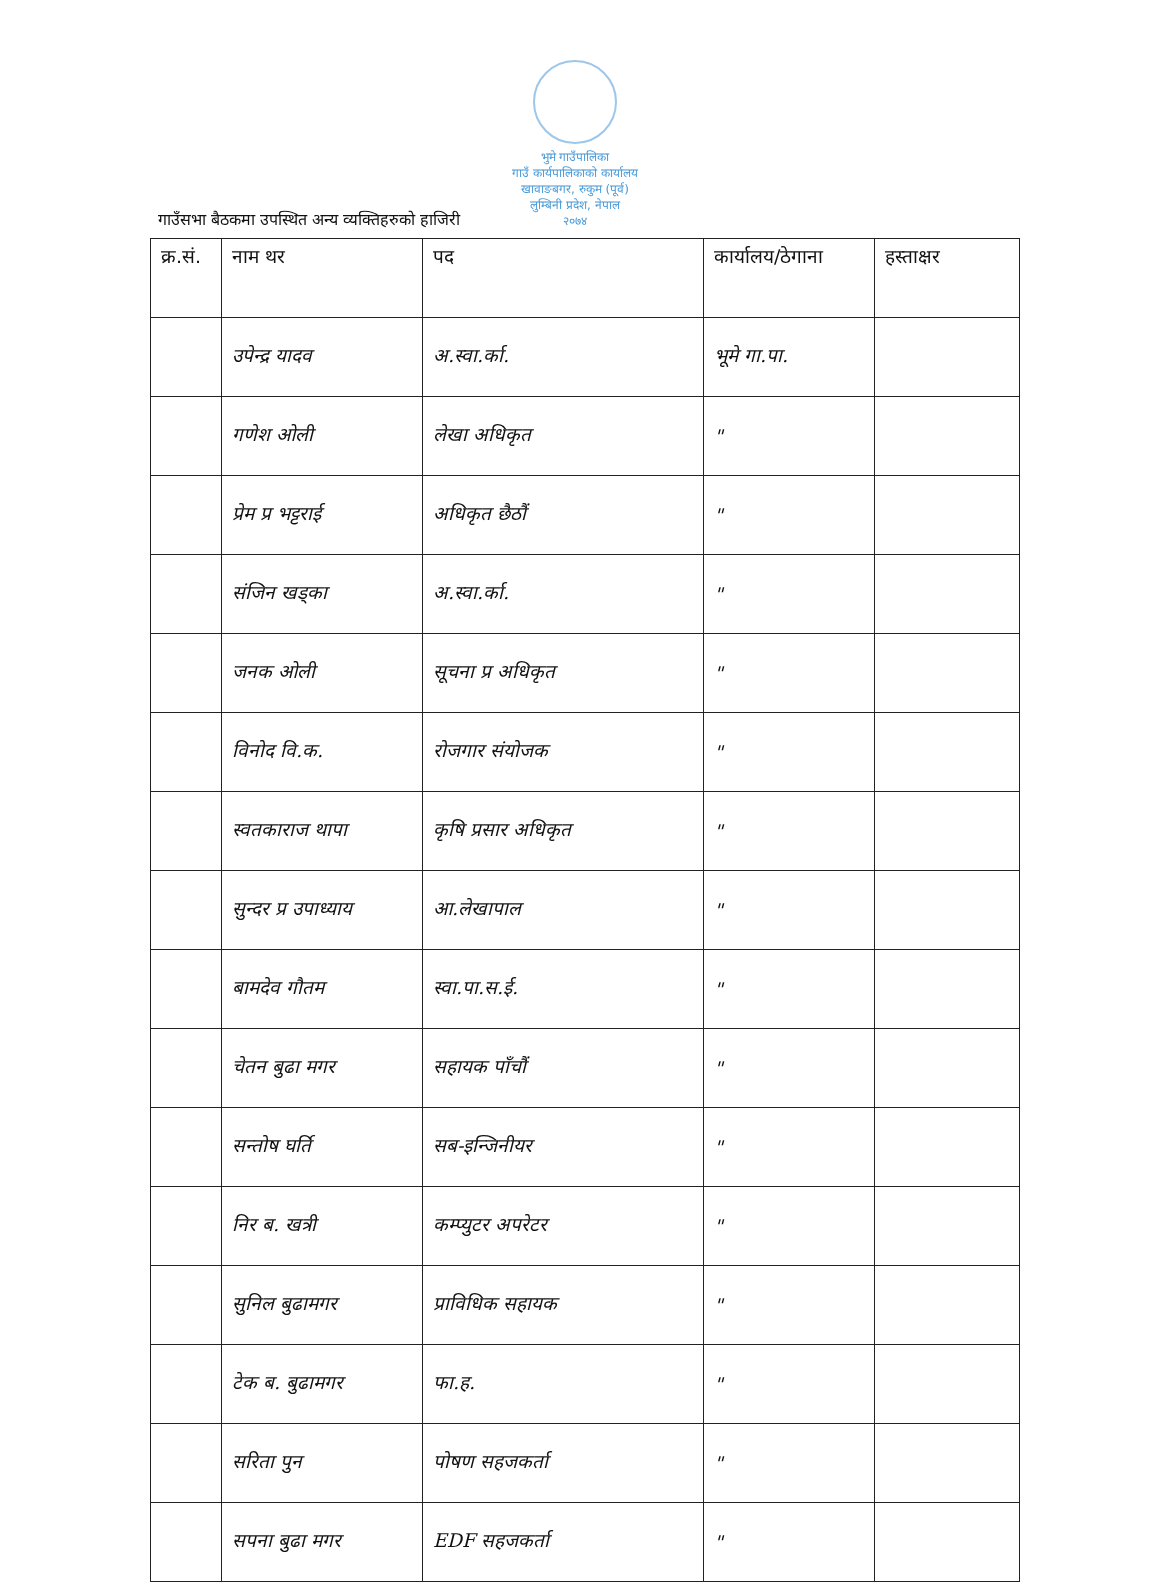भुमे गाउँपालिका
गाउँ कार्यपालिकाको कार्यालय
खावाङबगर, रुकुम (पूर्व)
लुम्बिनी प्रदेश, नेपाल
२०७४
गाउँसभा बैठकमा उपस्थित अन्य व्यक्तिहरुको हाजिरी
| क्र.सं. | नाम थर | पद | कार्यालय/ठेगाना | हस्ताक्षर |
| --- | --- | --- | --- | --- |
| | उपेन्द्र यादव | अ.स्वा.र्का. | भूमे गा.पा. | |
| | गणेश ओली | लेखा अधिकृत | " | |
| | प्रेम प्र भट्टराई | अधिकृत छैठौं | " | |
| | संजिन खड्का | अ.स्वा.र्का. | " | |
| | जनक ओली | सूचना प्र अधिकृत | " | |
| | विनोद वि.क. | रोजगार संयोजक | " | |
| | स्वतकाराज थापा | कृषि प्रसार अधिकृत | " | |
| | सुन्दर प्र उपाध्याय | आ.लेखापाल | " | |
| | बामदेव गौतम | स्वा.पा.स.ई. | " | |
| | चेतन बुढा मगर | सहायक पाँचौं | " | |
| | सन्तोष घर्ति | सब-इन्जिनीयर | " | |
| | निर ब. खत्री | कम्प्युटर अपरेटर | " | |
| | सुनिल बुढामगर | प्राविधिक सहायक | " | |
| | टेक ब. बुढामगर | फा.ह. | " | |
| | सरिता पुन | पोषण सहजकर्ता | " | |
| | सपना बुढा मगर | EDF सहजकर्ता | " | |